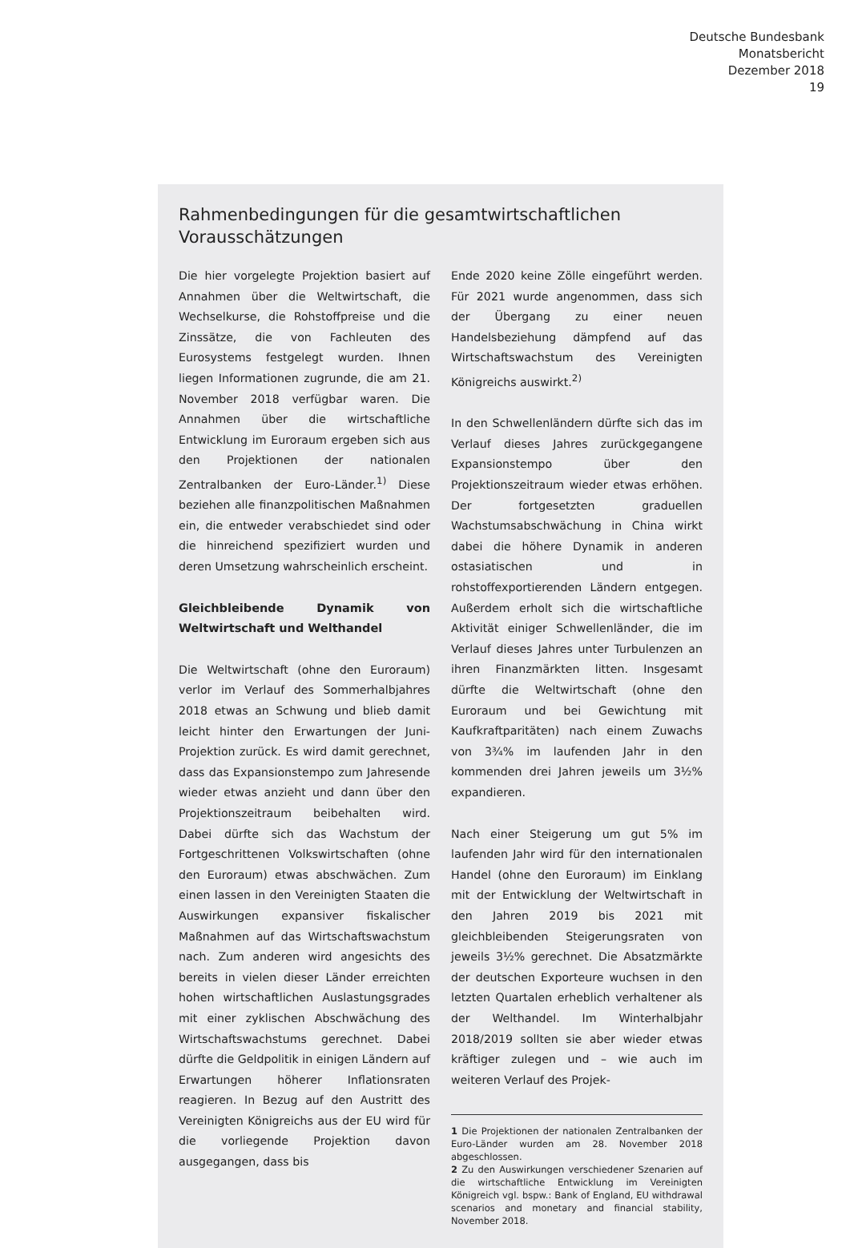Deutsche Bundesbank
Monatsbericht
Dezember 2018
19
Rahmenbedingungen für die gesamtwirtschaftlichen Vorausschätzungen
Die hier vorgelegte Projektion basiert auf Annahmen über die Weltwirtschaft, die Wechselkurse, die Rohstoffpreise und die Zinssätze, die von Fachleuten des Eurosystems festgelegt wurden. Ihnen liegen Informationen zugrunde, die am 21. November 2018 verfügbar waren. Die Annahmen über die wirtschaftliche Entwicklung im Euroraum ergeben sich aus den Projektionen der nationalen Zentralbanken der Euro-Länder.<sup>1)</sup> Diese beziehen alle finanzpolitischen Maßnahmen ein, die entweder verabschiedet sind oder die hinreichend spezifiziert wurden und deren Umsetzung wahrscheinlich erscheint.
Gleichbleibende Dynamik von Weltwirtschaft und Welthandel
Die Weltwirtschaft (ohne den Euroraum) verlor im Verlauf des Sommerhalbjahres 2018 etwas an Schwung und blieb damit leicht hinter den Erwartungen der Juni-Projektion zurück. Es wird damit gerechnet, dass das Expansionstempo zum Jahresende wieder etwas anzieht und dann über den Projektionszeitraum beibehalten wird. Dabei dürfte sich das Wachstum der Fortgeschrittenen Volkswirtschaften (ohne den Euroraum) etwas abschwächen. Zum einen lassen in den Vereinigten Staaten die Auswirkungen expansiver fiskalischer Maßnahmen auf das Wirtschaftswachstum nach. Zum anderen wird angesichts des bereits in vielen dieser Länder erreichten hohen wirtschaftlichen Auslastungsgrades mit einer zyklischen Abschwächung des Wirtschaftswachstums gerechnet. Dabei dürfte die Geldpolitik in einigen Ländern auf Erwartungen höherer Inflationsraten reagieren. In Bezug auf den Austritt des Vereinigten Königreichs aus der EU wird für die vorliegende Projektion davon ausgegangen, dass bis
Ende 2020 keine Zölle eingeführt werden. Für 2021 wurde angenommen, dass sich der Übergang zu einer neuen Handelsbeziehung dämpfend auf das Wirtschaftswachstum des Vereinigten Königreichs auswirkt.<sup>2)</sup>
In den Schwellenländern dürfte sich das im Verlauf dieses Jahres zurückgegangene Expansionstempo über den Projektionszeitraum wieder etwas erhöhen. Der fortgesetzten graduellen Wachstumsabschwächung in China wirkt dabei die höhere Dynamik in anderen ostasiatischen und in rohstoffexportierenden Ländern entgegen. Außerdem erholt sich die wirtschaftliche Aktivität einiger Schwellenländer, die im Verlauf dieses Jahres unter Turbulenzen an ihren Finanzmärkten litten. Insgesamt dürfte die Weltwirtschaft (ohne den Euroraum und bei Gewichtung mit Kaufkraftparitäten) nach einem Zuwachs von 3¾% im laufenden Jahr in den kommenden drei Jahren jeweils um 3½% expandieren.
Nach einer Steigerung um gut 5% im laufenden Jahr wird für den internationalen Handel (ohne den Euroraum) im Einklang mit der Entwicklung der Weltwirtschaft in den Jahren 2019 bis 2021 mit gleichbleibenden Steigerungsraten von jeweils 3½% gerechnet. Die Absatzmärkte der deutschen Exporteure wuchsen in den letzten Quartalen erheblich verhaltener als der Welthandel. Im Winterhalbjahr 2018/2019 sollten sie aber wieder etwas kräftiger zulegen und – wie auch im weiteren Verlauf des Projek-
1 Die Projektionen der nationalen Zentralbanken der Euro-Länder wurden am 28. November 2018 abgeschlossen.
2 Zu den Auswirkungen verschiedener Szenarien auf die wirtschaftliche Entwicklung im Vereinigten Königreich vgl. bspw.: Bank of England, EU withdrawal scenarios and monetary and financial stability, November 2018.